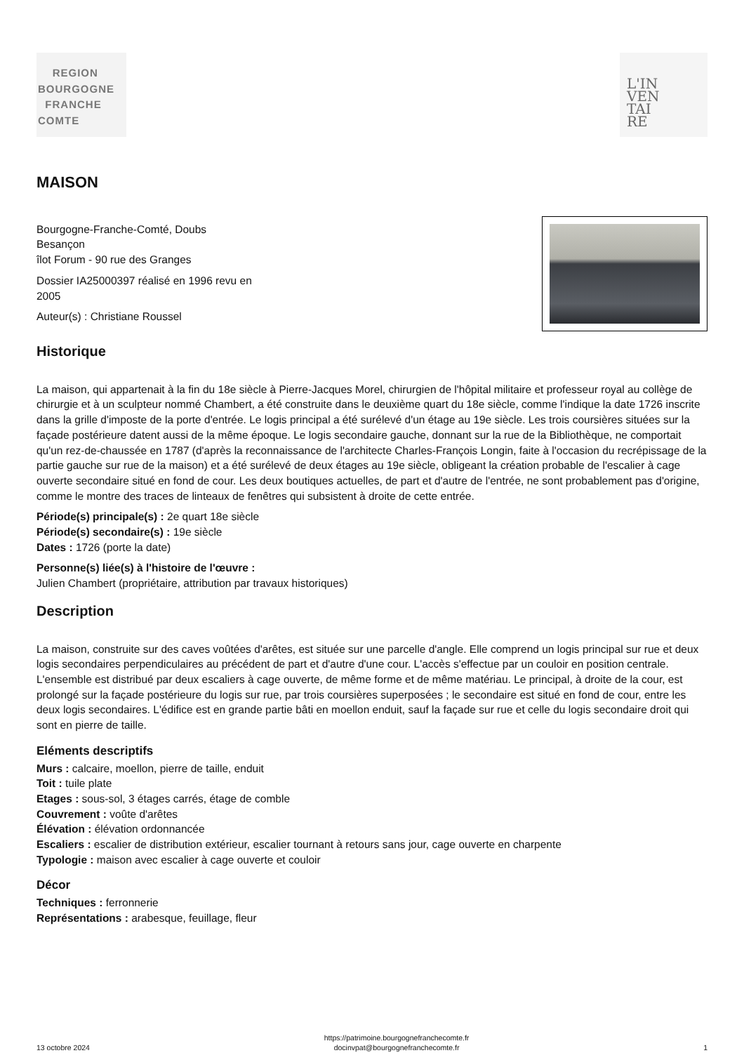REGION
BOURGOGNE
FRANCHE
COMTE
L'IN
VEN
TAI
RE
MAISON
Bourgogne-Franche-Comté, Doubs
Besançon
îlot Forum - 90 rue des Granges
Dossier IA25000397 réalisé en 1996 revu en
2005
Auteur(s) : Christiane Roussel
Historique
La maison, qui appartenait à la fin du 18e siècle à Pierre-Jacques Morel, chirurgien de l'hôpital militaire et professeur royal au collège de chirurgie et à un sculpteur nommé Chambert, a été construite dans le deuxième quart du 18e siècle, comme l'indique la date 1726 inscrite dans la grille d'imposte de la porte d'entrée. Le logis principal a été surélevé d'un étage au 19e siècle. Les trois coursières situées sur la façade postérieure datent aussi de la même époque. Le logis secondaire gauche, donnant sur la rue de la Bibliothèque, ne comportait qu'un rez-de-chaussée en 1787 (d'après la reconnaissance de l'architecte Charles-François Longin, faite à l'occasion du recrépissage de la partie gauche sur rue de la maison) et a été surélevé de deux étages au 19e siècle, obligeant la création probable de l'escalier à cage ouverte secondaire situé en fond de cour. Les deux boutiques actuelles, de part et d'autre de l'entrée, ne sont probablement pas d'origine, comme le montre des traces de linteaux de fenêtres qui subsistent à droite de cette entrée.
Période(s) principale(s) : 2e quart 18e siècle
Période(s) secondaire(s) : 19e siècle
Dates : 1726 (porte la date)
Personne(s) liée(s) à l'histoire de l'œuvre :
Julien Chambert (propriétaire, attribution par travaux historiques)
Description
La maison, construite sur des caves voûtées d'arêtes, est située sur une parcelle d'angle. Elle comprend un logis principal sur rue et deux logis secondaires perpendiculaires au précédent de part et d'autre d'une cour. L'accès s'effectue par un couloir en position centrale. L'ensemble est distribué par deux escaliers à cage ouverte, de même forme et de même matériau. Le principal, à droite de la cour, est prolongé sur la façade postérieure du logis sur rue, par trois coursières superposées ; le secondaire est situé en fond de cour, entre les deux logis secondaires. L'édifice est en grande partie bâti en moellon enduit, sauf la façade sur rue et celle du logis secondaire droit qui sont en pierre de taille.
Eléments descriptifs
Murs : calcaire, moellon, pierre de taille, enduit
Toit : tuile plate
Etages : sous-sol, 3 étages carrés, étage de comble
Couvrement : voûte d'arêtes
Élévation : élévation ordonnancée
Escaliers : escalier de distribution extérieur, escalier tournant à retours sans jour, cage ouverte en charpente
Typologie : maison avec escalier à cage ouverte et couloir
Décor
Techniques : ferronnerie
Représentations : arabesque, feuillage, fleur
13 octobre 2024
https://patrimoine.bourgognefranchecomte.fr
docinvpat@bourgognefranchecomte.fr
1